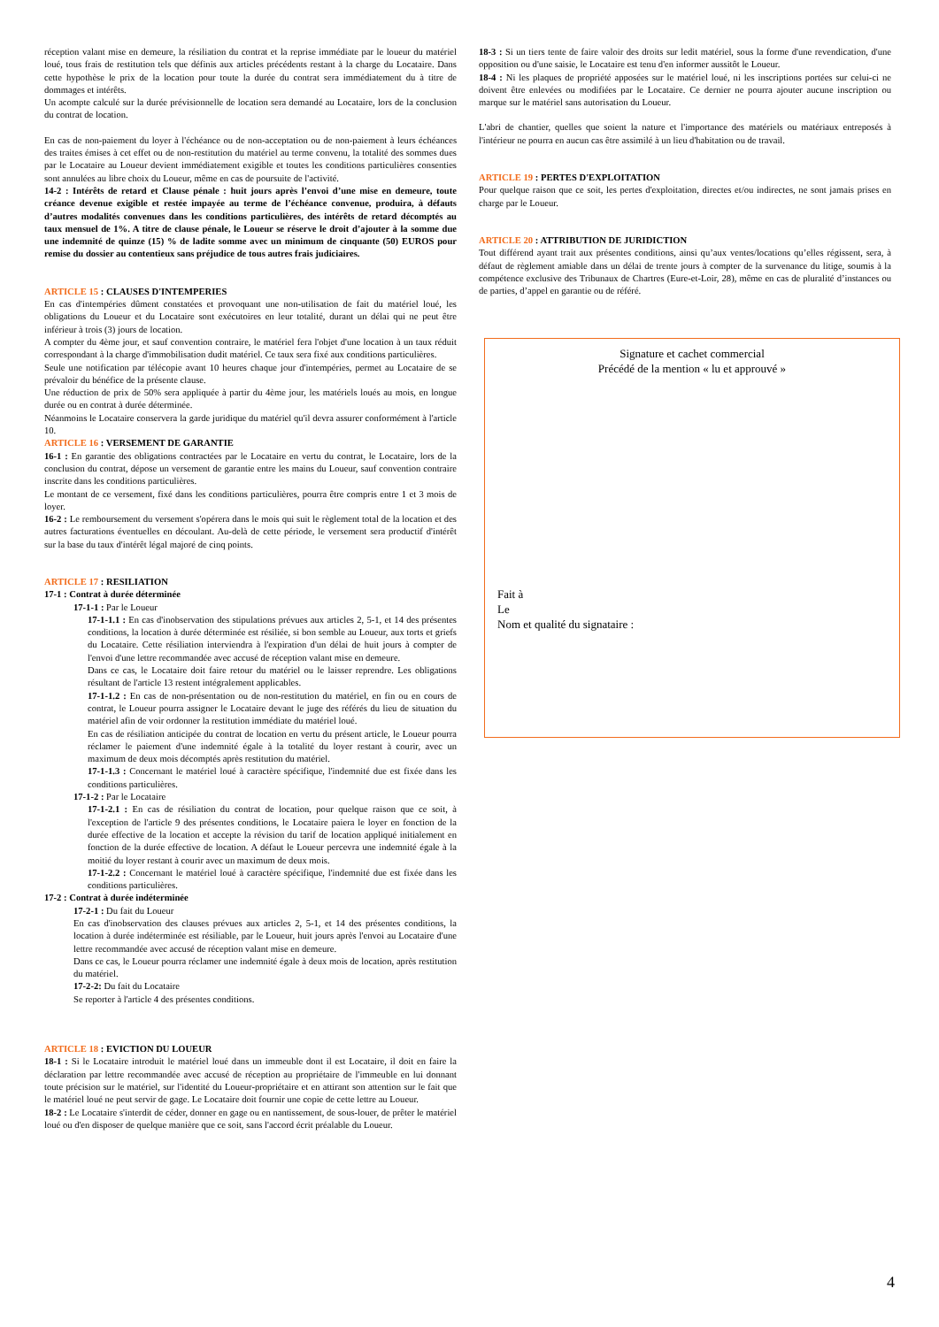réception valant mise en demeure, la résiliation du contrat et la reprise immédiate par le loueur du matériel loué, tous frais de restitution tels que définis aux articles précédents restant à la charge du Locataire. Dans cette hypothèse le prix de la location pour toute la durée du contrat sera immédiatement du à titre de dommages et intérêts.
Un acompte calculé sur la durée prévisionnelle de location sera demandé au Locataire, lors de la conclusion du contrat de location.
En cas de non-paiement du loyer à l'échéance ou de non-acceptation ou de non-paiement à leurs échéances des traites émises à cet effet ou de non-restitution du matériel au terme convenu, la totalité des sommes dues par le Locataire au Loueur devient immédiatement exigible et toutes les conditions particulières consenties sont annulées au libre choix du Loueur, même en cas de poursuite de l'activité.
14-2 : Intérêts de retard et Clause pénale : huit jours après l’envoi d’une mise en demeure, toute créance devenue exigible et restée impayée au terme de l’échéance convenue, produira, à défauts d’autres modalités convenues dans les conditions particulières, des intérêts de retard décomptés au taux mensuel de 1%. A titre de clause pénale, le Loueur se réserve le droit d’ajouter à la somme due une indemnité de quinze (15) % de ladite somme avec un minimum de cinquante (50) EUROS pour remise du dossier au contentieux sans préjudice de tous autres frais judiciaires.
ARTICLE 15 : CLAUSES D'INTEMPERIES
En cas d'intempéries dûment constatées et provoquant une non-utilisation de fait du matériel loué, les obligations du Loueur et du Locataire sont exécutoires en leur totalité, durant un délai qui ne peut être inférieur à trois (3) jours de location.
A compter du 4ème jour, et sauf convention contraire, le matériel fera l'objet d'une location à un taux réduit correspondant à la charge d'immobilisation dudit matériel. Ce taux sera fixé aux conditions particulières.
Seule une notification par télécopie avant 10 heures chaque jour d'intempéries, permet au Locataire de se prévaloir du bénéfice de la présente clause.
Une réduction de prix de 50% sera appliquée à partir du 4ème jour, les matériels loués au mois, en longue durée ou en contrat à durée déterminée.
Néanmoins le Locataire conservera la garde juridique du matériel qu'il devra assurer conformément à l'article 10.
ARTICLE 16 : VERSEMENT DE GARANTIE
16-1 : En garantie des obligations contractées par le Locataire en vertu du contrat, le Locataire, lors de la conclusion du contrat, dépose un versement de garantie entre les mains du Loueur, sauf convention contraire inscrite dans les conditions particulières.
Le montant de ce versement, fixé dans les conditions particulières, pourra être compris entre 1 et 3 mois de loyer.
16-2 : Le remboursement du versement s'opérera dans le mois qui suit le règlement total de la location et des autres facturations éventuelles en découlant. Au-delà de cette période, le versement sera productif d'intérêt sur la base du taux d'intérêt légal majoré de cinq points.
ARTICLE 17 : RESILIATION
17-1 : Contrat à durée déterminée
17-1-1 : Par le Loueur
17-1-1.1 : En cas d'inobservation des stipulations prévues aux articles 2, 5-1, et 14 des présentes conditions, la location à durée déterminée est résiliée, si bon semble au Loueur, aux torts et griefs du Locataire. Cette résiliation interviendra à l'expiration d'un délai de huit jours à compter de l'envoi d'une lettre recommandée avec accusé de réception valant mise en demeure.
Dans ce cas, le Locataire doit faire retour du matériel ou le laisser reprendre. Les obligations résultant de l'article 13 restent intégralement applicables.
17-1-1.2 : En cas de non-présentation ou de non-restitution du matériel, en fin ou en cours de contrat, le Loueur pourra assigner le Locataire devant le juge des référés du lieu de situation du matériel afin de voir ordonner la restitution immédiate du matériel loué.
En cas de résiliation anticipée du contrat de location en vertu du présent article, le Loueur pourra réclamer le paiement d'une indemnité égale à la totalité du loyer restant à courir, avec un maximum de deux mois décomptés après restitution du matériel.
17-1-1.3 : Concernant le matériel loué à caractère spécifique, l'indemnité due est fixée dans les conditions particulières.
17-1-2 : Par le Locataire
17-1-2.1 : En cas de résiliation du contrat de location, pour quelque raison que ce soit, à l'exception de l'article 9 des présentes conditions, le Locataire paiera le loyer en fonction de la durée effective de la location et accepte la révision du tarif de location appliqué initialement en fonction de la durée effective de location. A défaut le Loueur percevra une indemnité égale à la moitié du loyer restant à courir avec un maximum de deux mois.
17-1-2.2 : Concernant le matériel loué à caractère spécifique, l'indemnité due est fixée dans les conditions particulières.
17-2 : Contrat à durée indéterminée
17-2-1 : Du fait du Loueur
En cas d'inobservation des clauses prévues aux articles 2, 5-1, et 14 des présentes conditions, la location à durée indéterminée est résiliable, par le Loueur, huit jours après l'envoi au Locataire d'une lettre recommandée avec accusé de réception valant mise en demeure.
Dans ce cas, le Loueur pourra réclamer une indemnité égale à deux mois de location, après restitution du matériel.
17-2-2: Du fait du Locataire
Se reporter à l'article 4 des présentes conditions.
ARTICLE 18 : EVICTION DU LOUEUR
18-1 : Si le Locataire introduit le matériel loué dans un immeuble dont il est Locataire, il doit en faire la déclaration par lettre recommandée avec accusé de réception au propriétaire de l'immeuble en lui donnant toute précision sur le matériel, sur l'identité du Loueur-propriétaire et en attirant son attention sur le fait que le matériel loué ne peut servir de gage. Le Locataire doit fournir une copie de cette lettre au Loueur.
18-2 : Le Locataire s'interdit de céder, donner en gage ou en nantissement, de sous-louer, de prêter le matériel loué ou d'en disposer de quelque manière que ce soit, sans l'accord écrit préalable du Loueur.
18-3 : Si un tiers tente de faire valoir des droits sur ledit matériel, sous la forme d'une revendication, d'une opposition ou d'une saisie, le Locataire est tenu d'en informer aussitôt le Loueur.
18-4 : Ni les plaques de propriété apposées sur le matériel loué, ni les inscriptions portées sur celui-ci ne doivent être enlevées ou modifiées par le Locataire. Ce dernier ne pourra ajouter aucune inscription ou marque sur le matériel sans autorisation du Loueur.
L'abri de chantier, quelles que soient la nature et l'importance des matériels ou matériaux entreposés à l'intérieur ne pourra en aucun cas être assimilé à un lieu d'habitation ou de travail.
ARTICLE 19 : PERTES D'EXPLOITATION
Pour quelque raison que ce soit, les pertes d'exploitation, directes et/ou indirectes, ne sont jamais prises en charge par le Loueur.
ARTICLE 20 : ATTRIBUTION DE JURIDICTION
Tout différend ayant trait aux présentes conditions, ainsi qu’aux ventes/locations qu’elles régissent, sera, à défaut de règlement amiable dans un délai de trente jours à compter de la survenance du litige, soumis à la compétence exclusive des Tribunaux de Chartres (Eure-et-Loir, 28), même en cas de pluralité d’instances ou de parties, d’appel en garantie ou de référé.
Signature et cachet commercial
Précédé de la mention « lu et approuvé »
Fait à
Le
Nom et qualité du signataire :
4